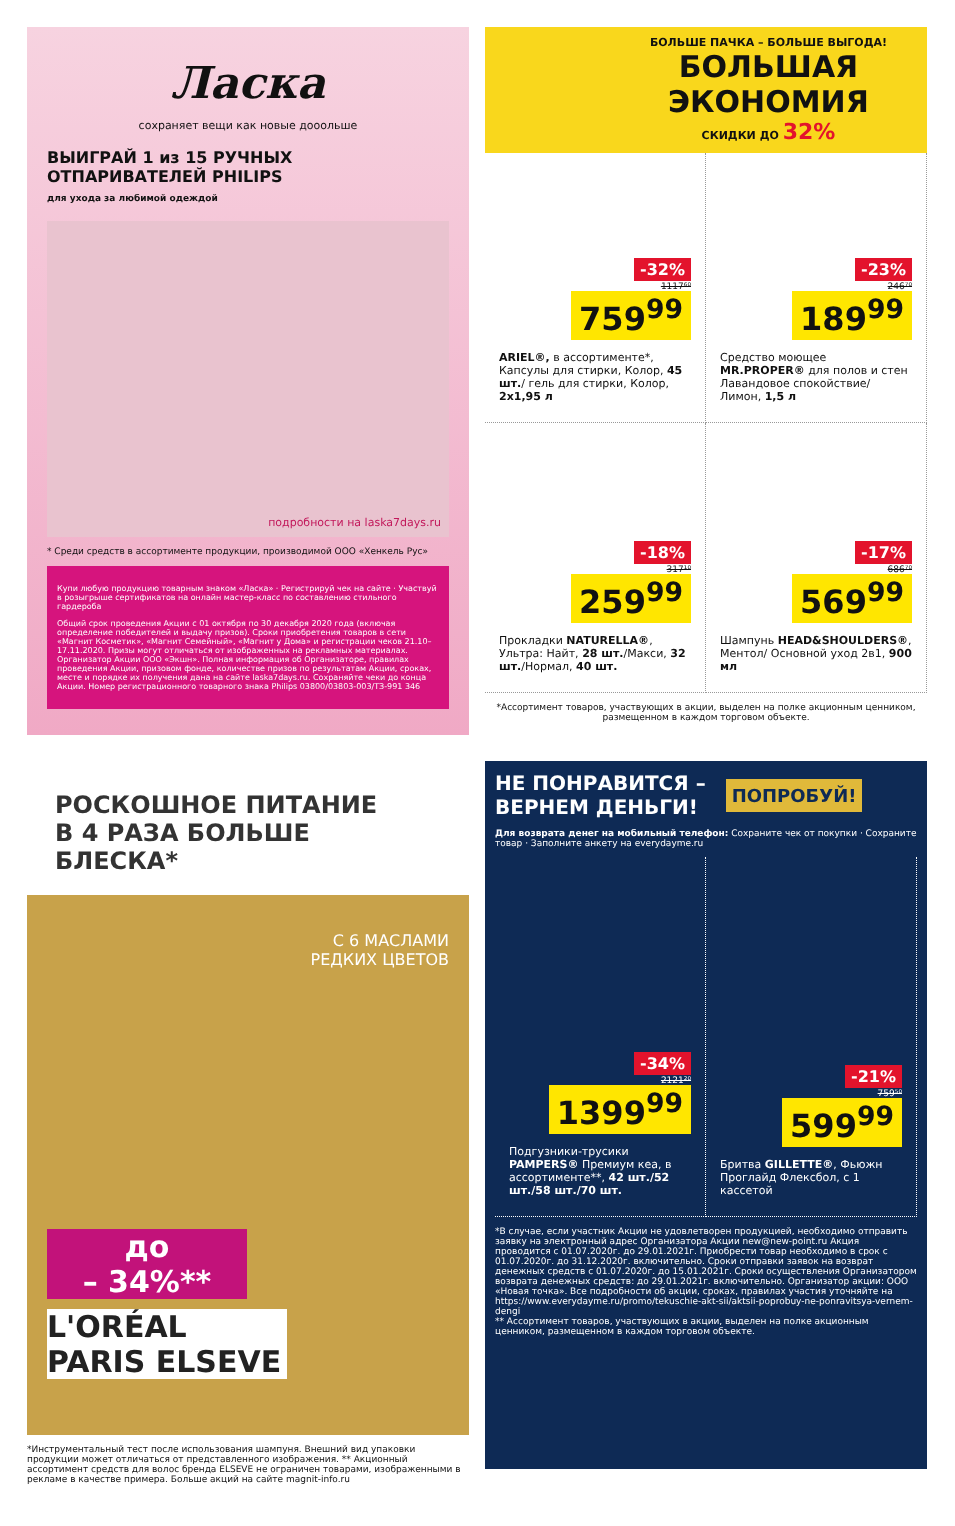Ласка
сохраняет вещи как новые дооольше
ВЫИГРАЙ 1 из 15 РУЧНЫХ ОТПАРИВАТЕЛЕЙ PHILIPS
для ухода за любимой одеждой
подробности на laska7days.ru
* Среди средств в ассортименте продукции, производимой ООО «Хенкель Рус»
Купи любую продукцию товарным знаком «Ласка» · Регистрируй чек на сайте · Участвуй в розыгрыше сертификатов на онлайн мастер-класс по составлению стильного гардероба
Общий срок проведения Акции с 01 октября по 30 декабря 2020 года (включая определение победителей и выдачу призов). Сроки приобретения товаров в сети «Магнит Косметик», «Магнит Семейный», «Магнит у Дома» и регистрации чеков 21.10–17.11.2020. Призы могут отличаться от изображенных на рекламных материалах. Организатор Акции ООО «Экшн». Полная информация об Организаторе, правилах проведения Акции, призовом фонде, количестве призов по результатам Акции, сроках, месте и порядке их получения дана на сайте laska7days.ru. Сохраняйте чеки до конца Акции. Номер регистрационного товарного знака Philips 03800/03803-003/ТЗ-991 346
БОЛЬШЕ ПАЧКА – БОЛЬШЕ ВЫГОДА!
БОЛЬШАЯ
ЭКОНОМИЯ
СКИДКИ ДО 32%
-32%
1117⁶⁰
759<sup>99</sup>
ARIEL®, в ассортименте*, Капсулы для стирки, Колор, 45 шт./ гель для стирки, Колор, 2х1,95 л
-23%
246⁷⁰
189<sup>99</sup>
Средство моющее MR.PROPER® для полов и стен Лавандовое спокойствие/ Лимон, 1,5 л
-18%
317¹⁰
259<sup>99</sup>
Прокладки NATURELLA®, Ультра: Найт, 28 шт./Макси, 32 шт./Нормал, 40 шт.
-17%
686⁷⁰
569<sup>99</sup>
Шампунь HEAD&SHOULDERS®, Ментол/ Основной уход 2в1, 900 мл
*Ассортимент товаров, участвующих в акции, выделен на полке акционным ценником, размещенном в каждом торговом объекте.
РОСКОШНОЕ ПИТАНИЕ
В 4 РАЗА БОЛЬШЕ БЛЕСКА*
С 6 МАСЛАМИ
РЕДКИХ ЦВЕТОВ
до
– 34%**
L'ORÉAL PARIS ELSEVE
*Инструментальный тест после использования шампуня. Внешний вид упаковки продукции может отличаться от представленного изображения. ** Акционный ассортимент средств для волос бренда ELSEVE не ограничен товарами, изображенными в рекламе в качестве примера. Больше акций на сайте magnit-info.ru
НЕ ПОНРАВИТСЯ –
ВЕРНЕМ ДЕНЬГИ! ПОПРОБУЙ!
Для возврата денег на мобильный телефон: Сохраните чек от покупки · Сохраните товар · Заполните анкету на everydayme.ru
-34%
2121²⁰
1399<sup>99</sup>
Подгузники-трусики PAMPERS® Премиум кеа, в ассортименте**, 42 шт./52 шт./58 шт./70 шт.
-21%
759⁵⁰
599<sup>99</sup>
Бритва GILLETTE®, Фьюжн Проглайд Флексбол, с 1 кассетой
*В случае, если участник Акции не удовлетворен продукцией, необходимо отправить заявку на электронный адрес Организатора Акции new@new-point.ru Акция проводится с 01.07.2020г. до 29.01.2021г. Приобрести товар необходимо в срок с 01.07.2020г. до 31.12.2020г. включительно. Сроки отправки заявок на возврат денежных средств с 01.07.2020г. до 15.01.2021г. Сроки осуществления Организатором возврата денежных средств: до 29.01.2021г. включительно. Организатор акции: ООО «Новая точка». Все подробности об акции, сроках, правилах участия уточняйте на https://www.everydayme.ru/promo/tekuschie-akt-sii/aktsii-poprobuy-ne-ponravitsya-vernem-dengi
** Ассортимент товаров, участвующих в акции, выделен на полке акционным ценником, размещенном в каждом торговом объекте.